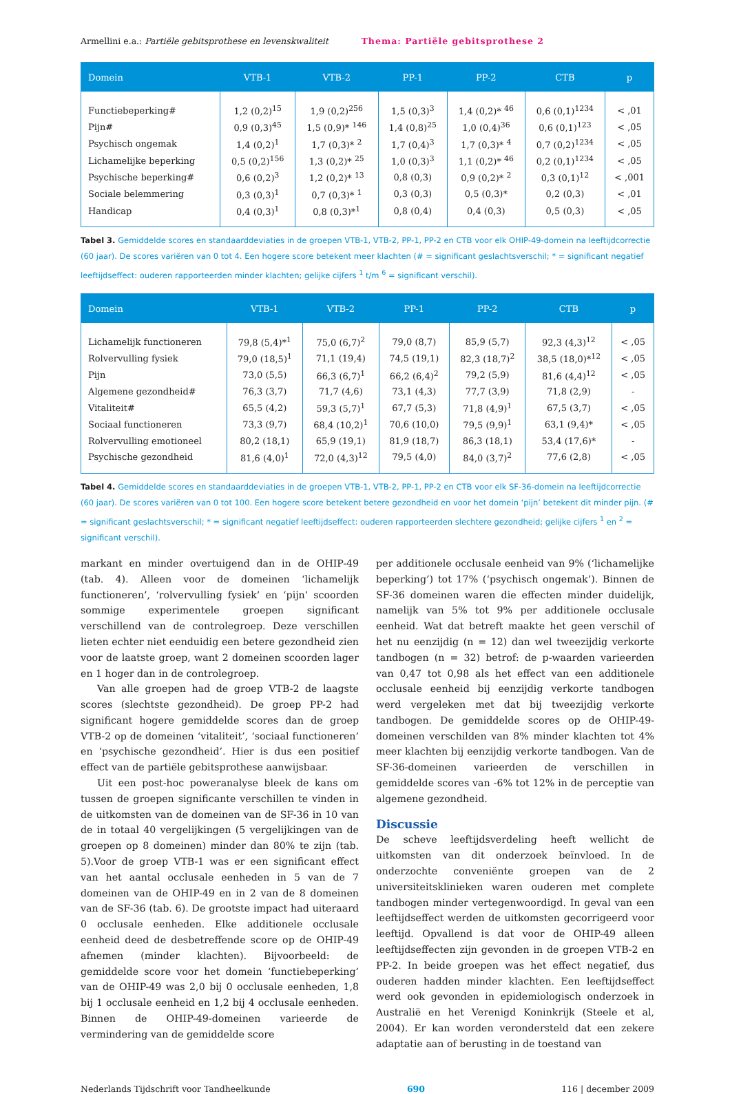Armellini e.a.: Partiële gebitsprothese en levenskwaliteit Thema: Partiële gebitsprothese 2
| Domein | VTB-1 | VTB-2 | PP-1 | PP-2 | CTB | p |
| --- | --- | --- | --- | --- | --- | --- |
| Functiebeperking# | 1,2 (0,2)<sup>15</sup> | 1,9 (0,2)<sup>256</sup> | 1,5 (0,3)<sup>3</sup> | 1,4 (0,2)* <sup>46</sup> | 0,6 (0,1)<sup>1234</sup> | < ,01 |
| Pijn# | 0,9 (0,3)<sup>45</sup> | 1,5 (0,9)* <sup>146</sup> | 1,4 (0,8)<sup>25</sup> | 1,0 (0,4)<sup>36</sup> | 0,6 (0,1)<sup>123</sup> | < ,05 |
| Psychisch ongemak | 1,4 (0,2)<sup>1</sup> | 1,7 (0,3)* <sup>2</sup> | 1,7 (0,4)<sup>3</sup> | 1,7 (0,3)* <sup>4</sup> | 0,7 (0,2)<sup>1234</sup> | < ,05 |
| Lichamelijke beperking | 0,5 (0,2)<sup>156</sup> | 1,3 (0,2)* <sup>25</sup> | 1,0 (0,3)<sup>3</sup> | 1,1 (0,2)* <sup>46</sup> | 0,2 (0,1)<sup>1234</sup> | < ,05 |
| Psychische beperking# | 0,6 (0,2)<sup>3</sup> | 1,2 (0,2)* <sup>13</sup> | 0,8 (0,3) | 0,9 (0,2)* <sup>2</sup> | 0,3 (0,1)<sup>12</sup> | < ,001 |
| Sociale belemmering | 0,3 (0,3)<sup>1</sup> | 0,7 (0,3)* <sup>1</sup> | 0,3 (0,3) | 0,5 (0,3)* | 0,2 (0,3) | < ,01 |
| Handicap | 0,4 (0,3)<sup>1</sup> | 0,8 (0,3)*<sup>1</sup> | 0,8 (0,4) | 0,4 (0,3) | 0,5 (0,3) | < ,05 |
Tabel 3. Gemiddelde scores en standaarddeviaties in de groepen VTB-1, VTB-2, PP-1, PP-2 en CTB voor elk OHIP-49-domein na leeftijdcorrectie (60 jaar). De scores variëren van 0 tot 4. Een hogere score betekent meer klachten (# = significant geslachtsverschil; * = significant negatief leeftijdseffect: ouderen rapporteerden minder klachten; gelijke cijfers <sup>1</sup> t/m <sup>6</sup> = significant verschil).
| Domein | VTB-1 | VTB-2 | PP-1 | PP-2 | CTB | p |
| --- | --- | --- | --- | --- | --- | --- |
| Lichamelijk functioneren | 79,8 (5,4)*<sup>1</sup> | 75,0 (6,7)<sup>2</sup> | 79,0 (8,7) | 85,9 (5,7) | 92,3 (4,3)<sup>12</sup> | < ,05 |
| Rolvervulling fysiek | 79,0 (18,5)<sup>1</sup> | 71,1 (19,4) | 74,5 (19,1) | 82,3 (18,7)<sup>2</sup> | 38,5 (18,0)*<sup>12</sup> | < ,05 |
| Pijn | 73,0 (5,5) | 66,3 (6,7)<sup>1</sup> | 66,2 (6,4)<sup>2</sup> | 79,2 (5,9) | 81,6 (4,4)<sup>12</sup> | < ,05 |
| Algemene gezondheid# | 76,3 (3,7) | 71,7 (4,6) | 73,1 (4,3) | 77,7 (3,9) | 71,8 (2,9) | - |
| Vitaliteit# | 65,5 (4,2) | 59,3 (5,7)<sup>1</sup> | 67,7 (5,3) | 71,8 (4,9)<sup>1</sup> | 67,5 (3,7) | < ,05 |
| Sociaal functioneren | 73,3 (9,7) | 68,4 (10,2)<sup>1</sup> | 70,6 (10,0) | 79,5 (9,9)<sup>1</sup> | 63,1 (9,4)* | < ,05 |
| Rolvervulling emotioneel | 80,2 (18,1) | 65,9 (19,1) | 81,9 (18,7) | 86,3 (18,1) | 53,4 (17,6)* | - |
| Psychische gezondheid | 81,6 (4,0)<sup>1</sup> | 72,0 (4,3)<sup>12</sup> | 79,5 (4,0) | 84,0 (3,7)<sup>2</sup> | 77,6 (2,8) | < ,05 |
Tabel 4. Gemiddelde scores en standaarddeviaties in de groepen VTB-1, VTB-2, PP-1, PP-2 en CTB voor elk SF-36-domein na leeftijdcorrectie (60 jaar). De scores variëren van 0 tot 100. Een hogere score betekent betere gezondheid en voor het domein ‘pijn’ betekent dit minder pijn. (# = significant geslachtsverschil; * = significant negatief leeftijdseffect: ouderen rapporteerden slechtere gezondheid; gelijke cijfers <sup>1</sup> en <sup>2</sup> = significant verschil).
markant en minder overtuigend dan in de OHIP-49 (tab. 4). Alleen voor de domeinen ‘lichamelijk functioneren’, ‘rolvervulling fysiek’ en ‘pijn’ scoorden sommige experimentele groepen significant verschillend van de controlegroep. Deze verschillen lieten echter niet eenduidig een betere gezondheid zien voor de laatste groep, want 2 domeinen scoorden lager en 1 hoger dan in de controlegroep.
Van alle groepen had de groep VTB-2 de laagste scores (slechtste gezondheid). De groep PP-2 had significant hogere gemiddelde scores dan de groep VTB-2 op de domeinen ‘vitaliteit’, ‘sociaal functioneren’ en ‘psychische gezondheid’. Hier is dus een positief effect van de partiële gebitsprothese aanwijsbaar.
Uit een post-hoc poweranalyse bleek de kans om tussen de groepen significante verschillen te vinden in de uitkomsten van de domeinen van de SF-36 in 10 van de in totaal 40 vergelijkingen (5 vergelijkingen van de groepen op 8 domeinen) minder dan 80% te zijn (tab. 5).Voor de groep VTB-1 was er een significant effect van het aantal occlusale eenheden in 5 van de 7 domeinen van de OHIP-49 en in 2 van de 8 domeinen van de SF-36 (tab. 6). De grootste impact had uiteraard 0 occlusale eenheden. Elke additionele occlusale eenheid deed de desbetreffende score op de OHIP-49 afnemen (minder klachten). Bijvoorbeeld: de gemiddelde score voor het domein ‘functiebeperking’ van de OHIP-49 was 2,0 bij 0 occlusale eenheden, 1,8 bij 1 occlusale eenheid en 1,2 bij 4 occlusale eenheden. Binnen de OHIP-49-domeinen varieerde de vermindering van de gemiddelde score
per additionele occlusale eenheid van 9% (‘lichamelijke beperking’) tot 17% (‘psychisch ongemak’). Binnen de SF-36 domeinen waren die effecten minder duidelijk, namelijk van 5% tot 9% per additionele occlusale eenheid. Wat dat betreft maakte het geen verschil of het nu eenzijdig (n = 12) dan wel tweezijdig verkorte tandbogen (n = 32) betrof: de p-waarden varieerden van 0,47 tot 0,98 als het effect van een additionele occlusale eenheid bij eenzijdig verkorte tandbogen werd vergeleken met dat bij tweezijdig verkorte tandbogen. De gemiddelde scores op de OHIP-49-domeinen verschilden van 8% minder klachten tot 4% meer klachten bij eenzijdig verkorte tandbogen. Van de SF-36-domeinen varieerden de verschillen in gemiddelde scores van -6% tot 12% in de perceptie van algemene gezondheid.
Discussie
De scheve leeftijdsverdeling heeft wellicht de uitkomsten van dit onderzoek beïnvloed. In de onderzochte conveniënte groepen van de 2 universiteitsklinieken waren ouderen met complete tandbogen minder vertegenwoordigd. In geval van een leeftijdseffect werden de uitkomsten gecorrigeerd voor leeftijd. Opvallend is dat voor de OHIP-49 alleen leeftijdseffecten zijn gevonden in de groepen VTB-2 en PP-2. In beide groepen was het effect negatief, dus ouderen hadden minder klachten. Een leeftijdseffect werd ook gevonden in epidemiologisch onderzoek in Australië en het Verenigd Koninkrijk (Steele et al, 2004). Er kan worden verondersteld dat een zekere adaptatie aan of berusting in de toestand van
Nederlands Tijdschrift voor Tandheelkunde 690 116 | december 2009